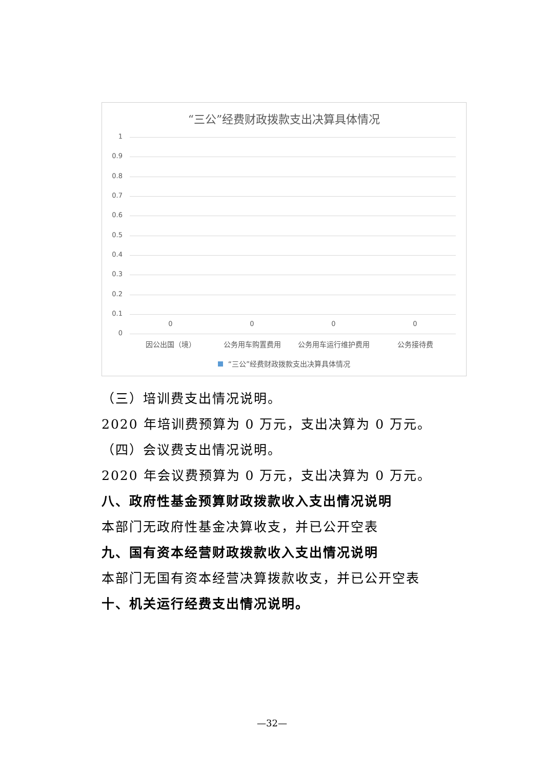“三公”经费财政拨款支出决算具体情况
1
0.9
0.8
0.7
0.6
0.5
0.4
0.3
0.2
0.1
0 0 0 0
0
因公出国（境） 公务用车购置费用 公务用车运行维护费用 公务接待费
“三公”经费财政拨款支出决算具体情况
（三）培训费支出情况说明。
2020 年培训费预算为 0 万元，支出决算为 0 万元。
（四）会议费支出情况说明。
2020 年会议费预算为 0 万元，支出决算为 0 万元。
八、政府性基金预算财政拨款收入支出情况说明
本部门无政府性基金决算收支，并已公开空表
九、国有资本经营财政拨款收入支出情况说明
本部门无国有资本经营决算拨款收支，并已公开空表
十、机关运行经费支出情况说明。
—32—